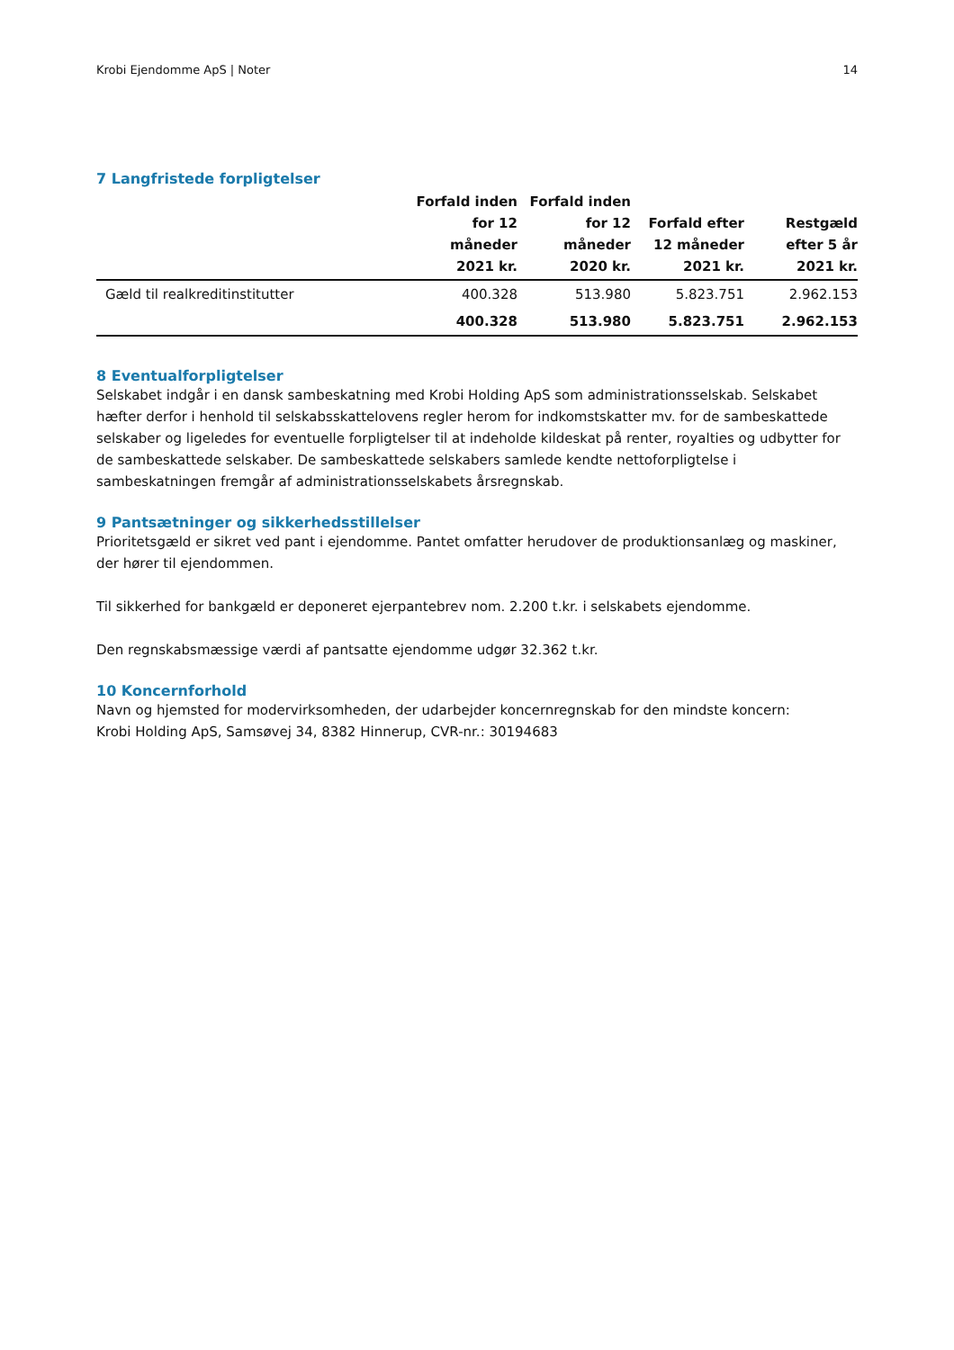Krobi Ejendomme ApS | Noter 14
7 Langfristede forpligtelser
| | Forfald inden for 12 måneder 2021 kr. | Forfald inden for 12 måneder 2020 kr. | Forfald efter 12 måneder 2021 kr. | Restgæld efter 5 år 2021 kr. |
| --- | --- | --- | --- | --- |
| Gæld til realkreditinstitutter | 400.328 | 513.980 | 5.823.751 | 2.962.153 |
| | 400.328 | 513.980 | 5.823.751 | 2.962.153 |
8 Eventualforpligtelser
Selskabet indgår i en dansk sambeskatning med Krobi Holding ApS som administrationsselskab. Selskabet hæfter derfor i henhold til selskabsskattelovens regler herom for indkomstskatter mv. for de sambeskattede selskaber og ligeledes for eventuelle forpligtelser til at indeholde kildeskat på renter, royalties og udbytter for de sambeskattede selskaber. De sambeskattede selskabers samlede kendte nettoforpligtelse i sambeskatningen fremgår af administrationsselskabets årsregnskab.
9 Pantsætninger og sikkerhedsstillelser
Prioritetsgæld er sikret ved pant i ejendomme. Pantet omfatter herudover de produktionsanlæg og maskiner, der hører til ejendommen.
Til sikkerhed for bankgæld er deponeret ejerpantebrev nom. 2.200 t.kr. i selskabets ejendomme.
Den regnskabsmæssige værdi af pantsatte ejendomme udgør 32.362 t.kr.
10 Koncernforhold
Navn og hjemsted for modervirksomheden, der udarbejder koncernregnskab for den mindste koncern:
Krobi Holding ApS, Samsøvej 34, 8382 Hinnerup, CVR-nr.: 30194683